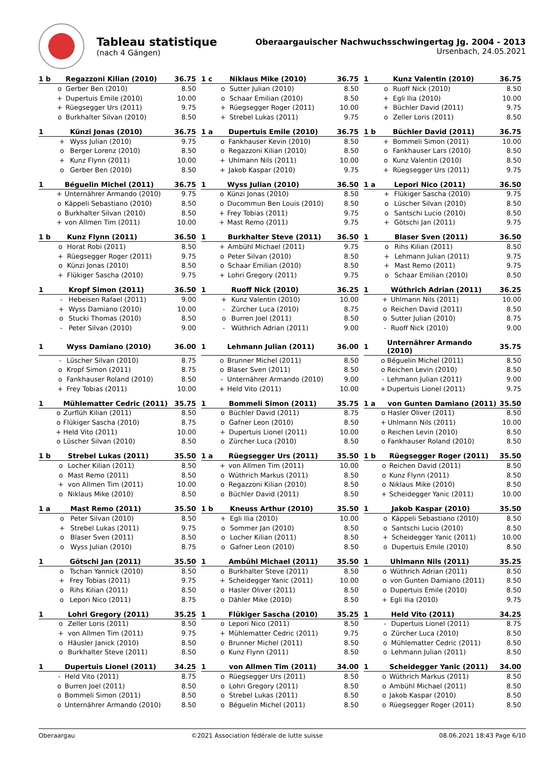Tableau statistique
(nach 4 Gängen)
Oberaargauischer Nachwuchsschwingertag Jg. 2004 - 2013
Ursenbach, 24.05.2021
| 1 b | Regazzoni Kilian (2010) | | 36.75 |
| --- | --- | --- | --- |
| o | | Gerber Ben (2010) | 8.50 |
| + | | Dupertuis Emile (2010) | 10.00 |
| + | | Rüegsegger Urs (2011) | 9.75 |
| o | | Burkhalter Silvan (2010) | 8.50 |
| 1 c | Niklaus Mike (2010) | | 36.75 |
| --- | --- | --- | --- |
| o | | Sutter Julian (2010) | 8.50 |
| o | | Schaar Emilian (2010) | 8.50 |
| + | | Rüegsegger Roger (2011) | 10.00 |
| + | | Strebel Lukas (2011) | 9.75 |
| 1 | Kunz Valentin (2010) | | 36.75 |
| --- | --- | --- | --- |
| o | | Ruoff Nick (2010) | 8.50 |
| + | | Egli Ilia (2010) | 10.00 |
| + | | Büchler David (2011) | 9.75 |
| o | | Zeller Loris (2011) | 8.50 |
| 1 | Künzi Jonas (2010) | | 36.75 |
| --- | --- | --- | --- |
| + | | Wyss Julian (2010) | 9.75 |
| o | | Berger Lorenz (2010) | 8.50 |
| + | | Kunz Flynn (2011) | 10.00 |
| o | | Gerber Ben (2010) | 8.50 |
| 1 a | Dupertuis Emile (2010) | | 36.75 |
| --- | --- | --- | --- |
| o | | Fankhauser Kevin (2010) | 8.50 |
| o | | Regazzoni Kilian (2010) | 8.50 |
| + | | Uhlmann Nils (2011) | 10.00 |
| + | | Jakob Kaspar (2010) | 9.75 |
| 1 b | Büchler David (2011) | | 36.75 |
| --- | --- | --- | --- |
| + | | Bommeli Simon (2011) | 10.00 |
| o | | Fankhauser Lars (2010) | 8.50 |
| o | | Kunz Valentin (2010) | 8.50 |
| + | | Rüegsegger Urs (2011) | 9.75 |
| 1 | Béguelin Michel (2011) | | 36.75 |
| --- | --- | --- | --- |
| + | | Unternährer Armando (2010) | 9.75 |
| o | | Käppeli Sebastiano (2010) | 8.50 |
| o | | Burkhalter Silvan (2010) | 8.50 |
| + | | von Allmen Tim (2011) | 10.00 |
| 1 | Wyss Julian (2010) | | 36.50 |
| --- | --- | --- | --- |
| o | | Künzi Jonas (2010) | 8.50 |
| o | | Ducommun Ben Louis (2010) | 8.50 |
| + | | Frey Tobias (2011) | 9.75 |
| + | | Mast Remo (2011) | 9.75 |
| 1 a | Lepori Nico (2011) | | 36.50 |
| --- | --- | --- | --- |
| + | | Flükiger Sascha (2010) | 9.75 |
| o | | Lüscher Silvan (2010) | 8.50 |
| o | | Santschi Lucio (2010) | 8.50 |
| + | | Götschi Jan (2011) | 9.75 |
| 1 b | Kunz Flynn (2011) | | 36.50 |
| --- | --- | --- | --- |
| o | | Horat Robi (2011) | 8.50 |
| + | | Rüegsegger Roger (2011) | 9.75 |
| o | | Künzi Jonas (2010) | 8.50 |
| + | | Flükiger Sascha (2010) | 9.75 |
| 1 | Burkhalter Steve (2011) | | 36.50 |
| --- | --- | --- | --- |
| + | | Ambühl Michael (2011) | 9.75 |
| o | | Peter Silvan (2010) | 8.50 |
| o | | Schaar Emilian (2010) | 8.50 |
| + | | Lohri Gregory (2011) | 9.75 |
| 1 | Blaser Sven (2011) | | 36.50 |
| --- | --- | --- | --- |
| o | | Rihs Kilian (2011) | 8.50 |
| + | | Lehmann Julian (2011) | 9.75 |
| + | | Mast Remo (2011) | 9.75 |
| o | | Schaar Emilian (2010) | 8.50 |
| 1 | Kropf Simon (2011) | | 36.50 |
| --- | --- | --- | --- |
| - | | Hebeisen Rafael (2011) | 9.00 |
| + | | Wyss Damiano (2010) | 10.00 |
| o | | Stucki Thomas (2010) | 8.50 |
| - | | Peter Silvan (2010) | 9.00 |
| 1 | Ruoff Nick (2010) | | 36.25 |
| --- | --- | --- | --- |
| + | | Kunz Valentin (2010) | 10.00 |
| - | | Zürcher Luca (2010) | 8.75 |
| o | | Burren Joel (2011) | 8.50 |
| - | | Wüthrich Adrian (2011) | 9.00 |
| 1 | Wüthrich Adrian (2011) | | 36.25 |
| --- | --- | --- | --- |
| + | | Uhlmann Nils (2011) | 10.00 |
| o | | Reichen David (2011) | 8.50 |
| o | | Sutter Julian (2010) | 8.75 |
| - | | Ruoff Nick (2010) | 9.00 |
| 1 | Wyss Damiano (2010) | | 36.00 |
| --- | --- | --- | --- |
| - | | Lüscher Silvan (2010) | 8.75 |
| o | | Kropf Simon (2011) | 8.75 |
| o | | Fankhauser Roland (2010) | 8.50 |
| + | | Frey Tobias (2011) | 10.00 |
| 1 | Lehmann Julian (2011) | | 36.00 |
| --- | --- | --- | --- |
| o | | Brunner Michel (2011) | 8.50 |
| o | | Blaser Sven (2011) | 8.50 |
| - | | Unternährer Armando (2010) | 9.00 |
| + | | Held Vito (2011) | 10.00 |
| 1 | Unternährer Armando (2010) | | 35.75 |
| --- | --- | --- | --- |
| o | | Béguelin Michel (2011) | 8.50 |
| o | | Reichen Levin (2010) | 8.50 |
| - | | Lehmann Julian (2011) | 9.00 |
| + | | Dupertuis Lionel (2011) | 9.75 |
| 1 | Mühlematter Cedric (2011) | | 35.75 |
| --- | --- | --- | --- |
| o | | Zurflüh Kilian (2011) | 8.50 |
| o | | Flükiger Sascha (2010) | 8.75 |
| + | | Held Vito (2011) | 10.00 |
| o | | Lüscher Silvan (2010) | 8.50 |
| 1 | Bommeli Simon (2011) | | 35.75 |
| --- | --- | --- | --- |
| o | | Büchler David (2011) | 8.75 |
| o | | Gafner Leon (2010) | 8.50 |
| + | | Dupertuis Lionel (2011) | 10.00 |
| o | | Zürcher Luca (2010) | 8.50 |
| 1 a | von Gunten Damiano (2011) | | 35.50 |
| --- | --- | --- | --- |
| o | | Hasler Oliver (2011) | 8.50 |
| + | | Uhlmann Nils (2011) | 10.00 |
| o | | Reichen Levin (2010) | 8.50 |
| o | | Fankhauser Roland (2010) | 8.50 |
| 1 b | Strebel Lukas (2011) | | 35.50 |
| --- | --- | --- | --- |
| o | | Locher Kilian (2011) | 8.50 |
| o | | Mast Remo (2011) | 8.50 |
| + | | von Allmen Tim (2011) | 10.00 |
| o | | Niklaus Mike (2010) | 8.50 |
| 1 a | Rüegsegger Urs (2011) | | 35.50 |
| --- | --- | --- | --- |
| + | | von Allmen Tim (2011) | 10.00 |
| o | | Wüthrich Markus (2011) | 8.50 |
| o | | Regazzoni Kilian (2010) | 8.50 |
| o | | Büchler David (2011) | 8.50 |
| 1 b | Rüegsegger Roger (2011) | | 35.50 |
| --- | --- | --- | --- |
| o | | Reichen David (2011) | 8.50 |
| o | | Kunz Flynn (2011) | 8.50 |
| o | | Niklaus Mike (2010) | 8.50 |
| + | | Scheidegger Yanic (2011) | 10.00 |
| 1 a | Mast Remo (2011) | | 35.50 |
| --- | --- | --- | --- |
| o | | Peter Silvan (2010) | 8.50 |
| + | | Strebel Lukas (2011) | 9.75 |
| o | | Blaser Sven (2011) | 8.50 |
| o | | Wyss Julian (2010) | 8.75 |
| 1 b | Kneuss Arthur (2010) | | 35.50 |
| --- | --- | --- | --- |
| + | | Egli Ilia (2010) | 10.00 |
| o | | Sommer Jan (2010) | 8.50 |
| o | | Locher Kilian (2011) | 8.50 |
| o | | Gafner Leon (2010) | 8.50 |
| 1 | Jakob Kaspar (2010) | | 35.50 |
| --- | --- | --- | --- |
| o | | Käppeli Sebastiano (2010) | 8.50 |
| o | | Santschi Lucio (2010) | 8.50 |
| + | | Scheidegger Yanic (2011) | 10.00 |
| o | | Dupertuis Emile (2010) | 8.50 |
| 1 | Götschi Jan (2011) | | 35.50 |
| --- | --- | --- | --- |
| o | | Tschan Yannick (2010) | 8.50 |
| + | | Frey Tobias (2011) | 9.75 |
| o | | Rihs Kilian (2011) | 8.50 |
| o | | Lepori Nico (2011) | 8.75 |
| 1 | Ambühl Michael (2011) | | 35.50 |
| --- | --- | --- | --- |
| o | | Burkhalter Steve (2011) | 8.50 |
| + | | Scheidegger Yanic (2011) | 10.00 |
| o | | Hasler Oliver (2011) | 8.50 |
| o | | Dähler Mike (2010) | 8.50 |
| 1 | Uhlmann Nils (2011) | | 35.25 |
| --- | --- | --- | --- |
| o | | Wüthrich Adrian (2011) | 8.50 |
| o | | von Gunten Damiano (2011) | 8.50 |
| o | | Dupertuis Emile (2010) | 8.50 |
| + | | Egli Ilia (2010) | 9.75 |
| 1 | Lohri Gregory (2011) | | 35.25 |
| --- | --- | --- | --- |
| o | | Zeller Loris (2011) | 8.50 |
| + | | von Allmen Tim (2011) | 9.75 |
| o | | Häusler Janick (2010) | 8.50 |
| o | | Burkhalter Steve (2011) | 8.50 |
| 1 | Flükiger Sascha (2010) | | 35.25 |
| --- | --- | --- | --- |
| o | | Lepori Nico (2011) | 8.50 |
| + | | Mühlematter Cedric (2011) | 9.75 |
| o | | Brunner Michel (2011) | 8.50 |
| o | | Kunz Flynn (2011) | 8.50 |
| 1 | Held Vito (2011) | | 34.25 |
| --- | --- | --- | --- |
| - | | Dupertuis Lionel (2011) | 8.75 |
| o | | Zürcher Luca (2010) | 8.50 |
| o | | Mühlematter Cedric (2011) | 8.50 |
| o | | Lehmann Julian (2011) | 8.50 |
| 1 | Dupertuis Lionel (2011) | | 34.25 |
| --- | --- | --- | --- |
| - | | Held Vito (2011) | 8.75 |
| o | | Burren Joel (2011) | 8.50 |
| o | | Bommeli Simon (2011) | 8.50 |
| o | | Unternährer Armando (2010) | 8.50 |
| 1 | von Allmen Tim (2011) | | 34.00 |
| --- | --- | --- | --- |
| o | | Rüegsegger Urs (2011) | 8.50 |
| o | | Lohri Gregory (2011) | 8.50 |
| o | | Strebel Lukas (2011) | 8.50 |
| o | | Béguelin Michel (2011) | 8.50 |
| 1 | Scheidegger Yanic (2011) | | 34.00 |
| --- | --- | --- | --- |
| o | | Wüthrich Markus (2011) | 8.50 |
| o | | Ambühl Michael (2011) | 8.50 |
| o | | Jakob Kaspar (2010) | 8.50 |
| o | | Rüegsegger Roger (2011) | 8.50 |
Oberaargau ©2021 Association fédérale de lutte suisse 08.06.2021 18:43 Page 6/10